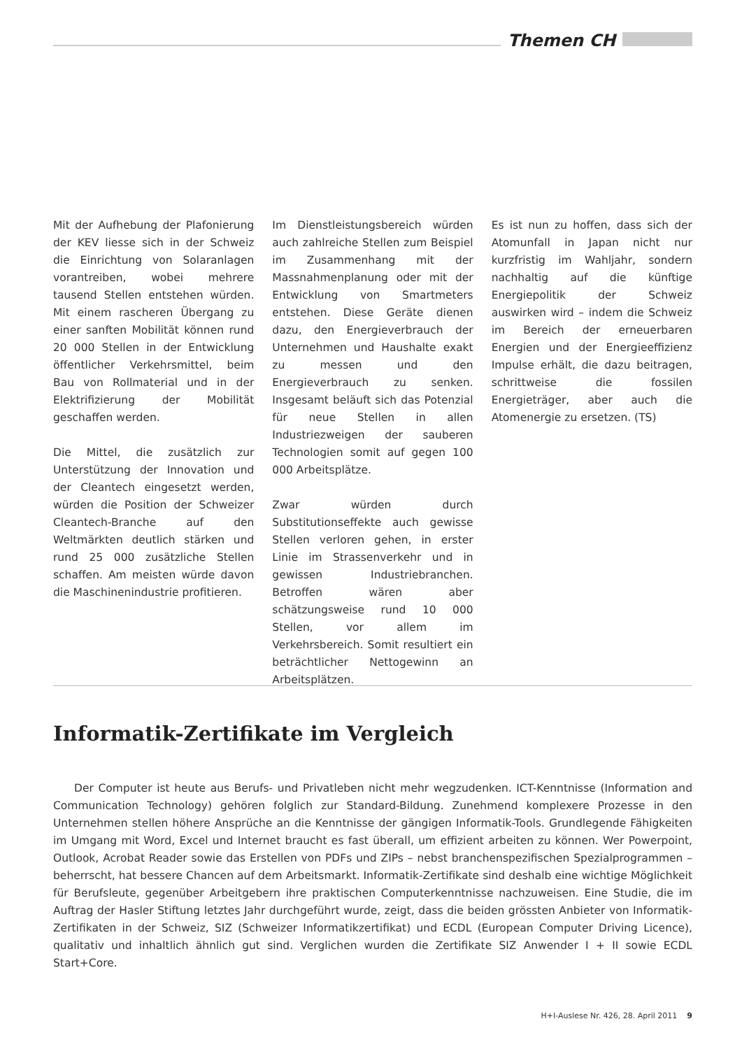Themen CH
Mit der Aufhebung der Plafonierung der KEV liesse sich in der Schweiz die Einrichtung von Solaranlagen vorantreiben, wobei mehrere tausend Stellen entstehen würden. Mit einem rascheren Übergang zu einer sanften Mobilität können rund 20 000 Stellen in der Entwicklung öffentlicher Verkehrsmittel, beim Bau von Rollmaterial und in der Elektrifizierung der Mobilität geschaffen werden.
Die Mittel, die zusätzlich zur Unterstützung der Innovation und der Cleantech eingesetzt werden, würden die Position der Schweizer Cleantech-Branche auf den Weltmärkten deutlich stärken und rund 25 000 zusätzliche Stellen schaffen. Am meisten würde davon die Maschinenindustrie profitieren.
Im Dienstleistungsbereich würden auch zahlreiche Stellen zum Beispiel im Zusammenhang mit der Massnahmenplanung oder mit der Entwicklung von Smartmeters entstehen. Diese Geräte dienen dazu, den Energieverbrauch der Unternehmen und Haushalte exakt zu messen und den Energieverbrauch zu senken. Insgesamt beläuft sich das Potenzial für neue Stellen in allen Industriezweigen der sauberen Technologien somit auf gegen 100 000 Arbeitsplätze.
Zwar würden durch Substitutionseffekte auch gewisse Stellen verloren gehen, in erster Linie im Strassenverkehr und in gewissen Industriebranchen. Betroffen wären aber schätzungsweise rund 10 000 Stellen, vor allem im Verkehrsbereich. Somit resultiert ein beträchtlicher Nettogewinn an Arbeitsplätzen.
Es ist nun zu hoffen, dass sich der Atomunfall in Japan nicht nur kurzfristig im Wahljahr, sondern nachhaltig auf die künftige Energiepolitik der Schweiz auswirken wird – indem die Schweiz im Bereich der erneuerbaren Energien und der Energieeffizienz Impulse erhält, die dazu beitragen, schrittweise die fossilen Energieträger, aber auch die Atomenergie zu ersetzen. (TS)
Informatik-Zertifikate im Vergleich
Der Computer ist heute aus Berufs- und Privatleben nicht mehr wegzudenken. ICT-Kenntnisse (Information and Communication Technology) gehören folglich zur Standard-Bildung. Zunehmend komplexere Prozesse in den Unternehmen stellen höhere Ansprüche an die Kenntnisse der gängigen Informatik-Tools. Grundlegende Fähigkeiten im Umgang mit Word, Excel und Internet braucht es fast überall, um effizient arbeiten zu können. Wer Powerpoint, Outlook, Acrobat Reader sowie das Erstellen von PDFs und ZIPs – nebst branchenspezifischen Spezialprogrammen – beherrscht, hat bessere Chancen auf dem Arbeitsmarkt. Informatik-Zertifikate sind deshalb eine wichtige Möglichkeit für Berufsleute, gegenüber Arbeitgebern ihre praktischen Computerkenntnisse nachzuweisen. Eine Studie, die im Auftrag der Hasler Stiftung letztes Jahr durchgeführt wurde, zeigt, dass die beiden grössten Anbieter von Informatik-Zertifikaten in der Schweiz, SIZ (Schweizer Informatikzertifikat) und ECDL (European Computer Driving Licence), qualitativ und inhaltlich ähnlich gut sind. Verglichen wurden die Zertifikate SIZ Anwender I + II sowie ECDL Start+Core.
H+I-Auslese Nr. 426, 28. April 2011 9